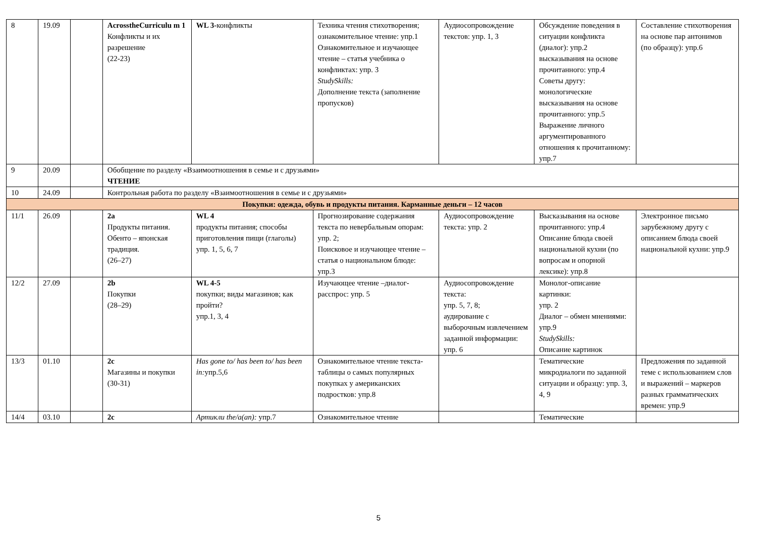| 8 | 19.09 | | AcrosstheCurriculu m 1 Конфликты и их разрешение (22-23) | WL 3- конфликты | Техника чтения стихотворения; ознакомительное чтение: упр.1 Ознакомительное и изучающее чтение – статья учебника о конфликтах: упр. 3 StudySkills: Дополнение текста (заполнение пропусков) | Аудиосопровождение текстов: упр. 1, 3 | Обсуждение поведения в ситуации конфликта (диалог): упр.2 высказывания на основе прочитанного: упр.4 Советы другу: монологические высказывания на основе прочитанного: упр.5 Выражение личного аргументированного отношения к прочитанному: упр.7 | Составление стихотворения на основе пар антонимов (по образцу): упр.6 |
| 9 | 20.09 | | Обобщение по разделу «Взаимоотношения в семье и с друзьями» ЧТЕНИЕ | | | | | |
| 10 | 24.09 | | Контрольная работа по разделу «Взаимоотношения в семье и с друзьями» | | | | | |
| Покупки: одежда, обувь и продукты питания. Карманные деньги – 12 часов | | | | | | | | |
| 11/1 | 26.09 | | 2a Продукты питания. Обенто – японская традиция. (26–27) | WL 4 продукты питания; способы приготовления пищи (глаголы) упр. 1, 5, 6, 7 | Прогнозирование содержания текста по невербальным опорам: упр. 2; Поисковое и изучающее чтение – статья о национальном блюде: упр.3 | Аудиосопровождение текста: упр. 2 | Высказывания на основе прочитанного: упр.4 Описание блюда своей национальной кухни (по вопросам и опорной лексике): упр.8 | Электронное письмо зарубежному другу с описанием блюда своей национальной кухни: упр.9 |
| 12/2 | 27.09 | | 2b Покупки (28–29) | WL 4-5 покупки; виды магазинов; как пройти? упр.1, 3, 4 | Изучающее чтение –диалог-расспрос: упр. 5 | Аудиосопровождение текста: упр. 5, 7, 8; аудирование с выборочным извлечением заданной информации: упр. 6 | Монолог-описание картинки: упр. 2 Диалог – обмен мнениями: упр.9 StudySkills: Описание картинок | |
| 13/3 | 01.10 | | 2c Магазины и покупки (30-31) | Has gone to/ has been to/ has been in: упр.5,6 | Ознакомительное чтение текста-таблицы о самых популярных покупках у американских подростков: упр.8 | | Тематические микродиалоги по заданной ситуации и образцу: упр. 3, 4, 9 | Предложения по заданной теме с использованием слов и выражений – маркеров разных грамматических времен: упр.9 |
| 14/4 | 03.10 | | 2c | Артикли the/a(an): упр.7 | Ознакомительное чтение | | Тематические | |
5